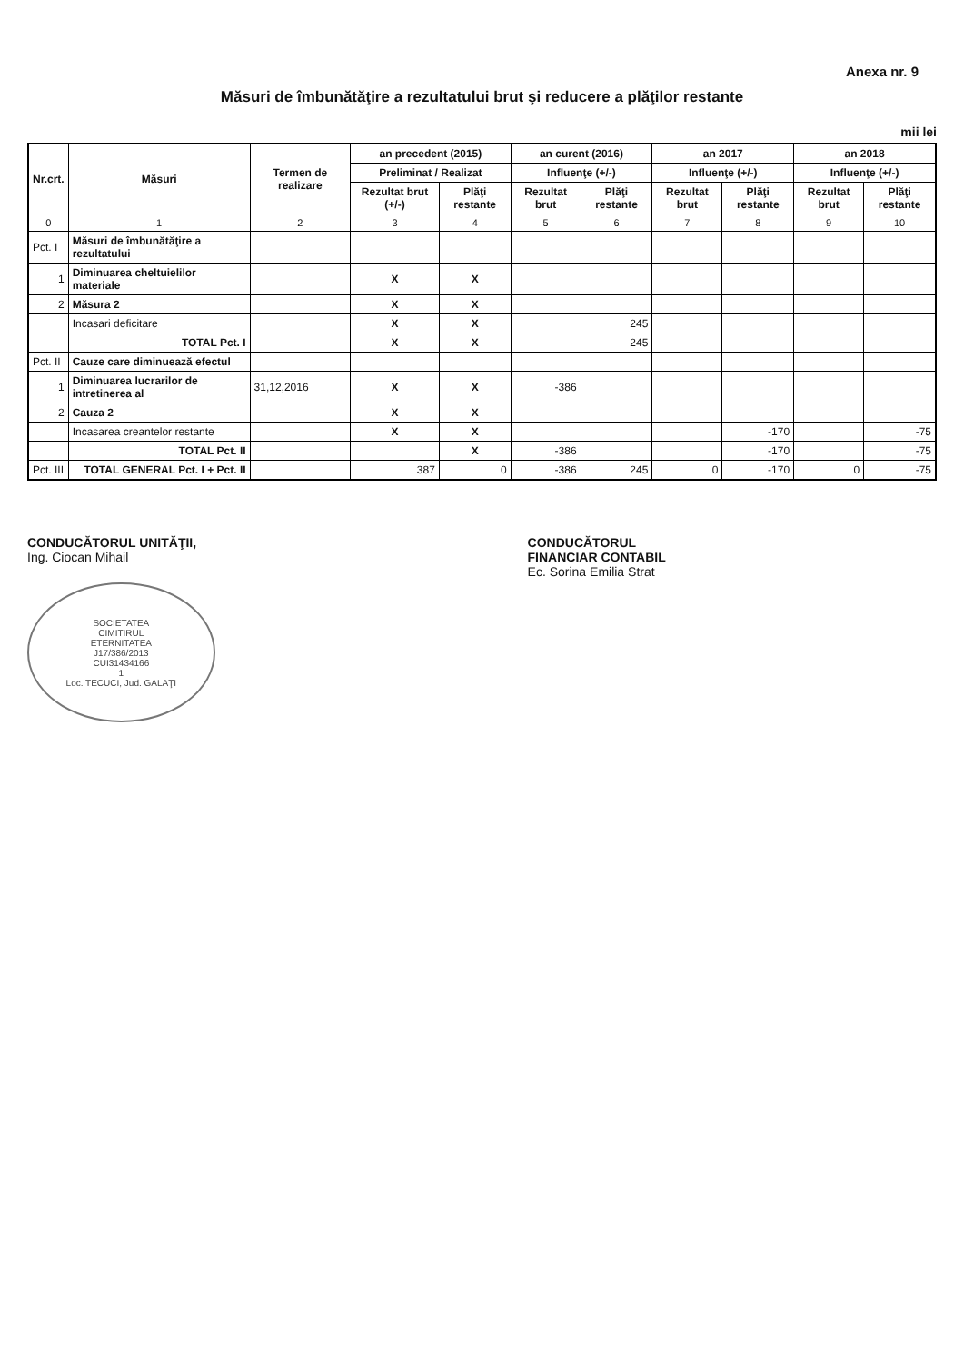Anexa nr. 9
Măsuri de îmbunătăţire a rezultatului brut şi reducere a plăţilor restante
mii lei
| Nr.crt. | Măsuri | Termen de realizare | an precedent (2015) | | an curent (2016) | | an 2017 | | an 2018 | |
| --- | --- | --- | --- | --- | --- | --- | --- | --- | --- | --- |
| | | | Preliminat / Realizat | | Influenţe (+/-) | | Influenţe (+/-) | | Influenţe (+/-) | |
| | | | Rezultat brut (+/-) | Plăţi restante | Rezultat brut | Plăţi restante | Rezultat brut | Plăţi restante | Rezultat brut | Plăţi restante |
| 0 | 1 | 2 | 3 | 4 | 5 | 6 | 7 | 8 | 9 | 10 |
| Pct. I | Măsuri de îmbunătăţire a rezultatului | | | | | | | | | |
| 1 | Diminuarea cheltuielilor materiale | | X | X | | | | | | |
| 2 | Măsura 2 | | X | X | | | | | | |
| | Incasari deficitare | | X | X | | 245 | | | | |
| | TOTAL Pct. I | | X | X | | 245 | | | | |
| Pct. II | Cauze care diminuează efectul | | | | | | | | | |
| 1 | Diminuarea lucrarilor de intretinerea al | 31,12,2016 | X | X | -386 | | | | | |
| 2 | Cauza 2 | | X | X | | | | | | |
| | Incasarea creantelor restante | | X | X | | | | -170 | | -75 |
| | TOTAL Pct. II | | | X | -386 | | | -170 | | -75 |
| Pct. III | TOTAL GENERAL Pct. I + Pct. II | | 387 | 0 | -386 | 245 | 0 | -170 | 0 | -75 |
CONDUCĂTORUL UNITĂŢII,
Ing. Ciocan Mihail
SOCIETATEA
CIMITIRUL
ETERNITATEA
J17/386/2013
CUI31434166
1
Loc. TECUCI, Jud. GALAŢI
CONDUCĂTORUL
FINANCIAR CONTABIL
Ec. Sorina Emilia Strat